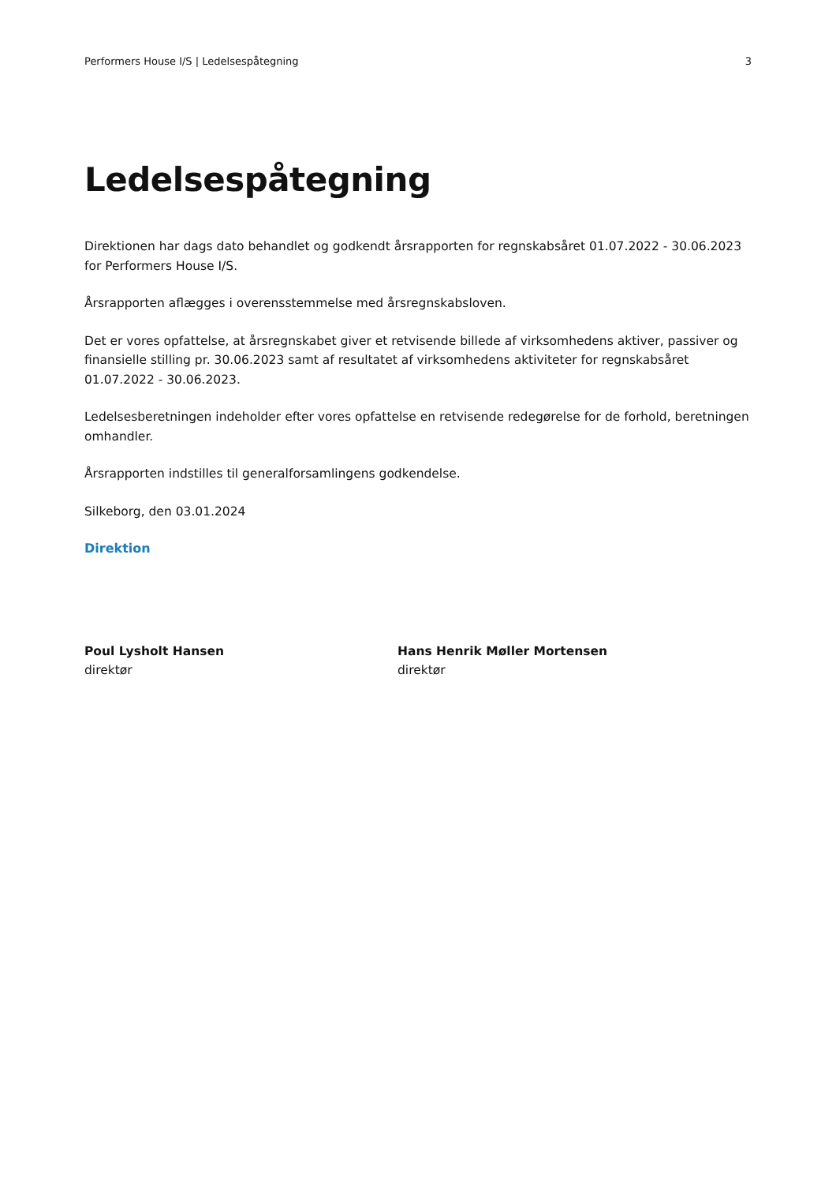Performers House I/S | Ledelsespåtegning 3
Ledelsespåtegning
Direktionen har dags dato behandlet og godkendt årsrapporten for regnskabsåret 01.07.2022 - 30.06.2023 for Performers House I/S.
Årsrapporten aflægges i overensstemmelse med årsregnskabsloven.
Det er vores opfattelse, at årsregnskabet giver et retvisende billede af virksomhedens aktiver, passiver og finansielle stilling pr. 30.06.2023 samt af resultatet af virksomhedens aktiviteter for regnskabsåret 01.07.2022 - 30.06.2023.
Ledelsesberetningen indeholder efter vores opfattelse en retvisende redegørelse for de forhold, beretningen omhandler.
Årsrapporten indstilles til generalforsamlingens godkendelse.
Silkeborg, den 03.01.2024
Direktion
Poul Lysholt Hansen
direktør
Hans Henrik Møller Mortensen
direktør